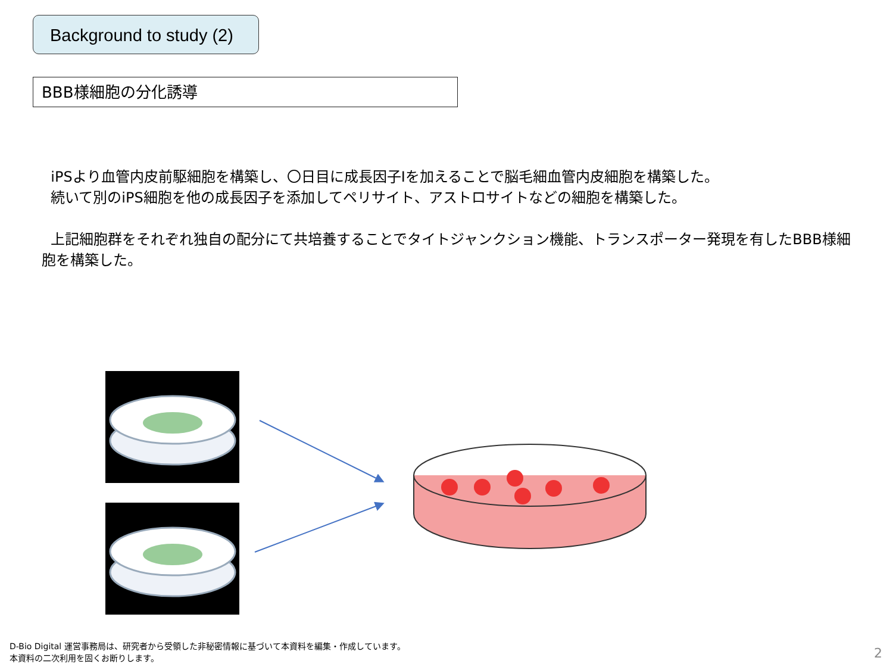Background to study (2)
BBB様細胞の分化誘導
iPSより血管内皮前駆細胞を構築し、〇日目に成長因子Iを加えることで脳毛細血管内皮細胞を構築した。
続いて別のiPS細胞を他の成長因子を添加してペリサイト、アストロサイトなどの細胞を構築した。
上記細胞群をそれぞれ独自の配分にて共培養することでタイトジャンクション機能、トランスポーター発現を有したBBB様細胞を構築した。
D-Bio Digital 運営事務局は、研究者から受領した非秘密情報に基づいて本資料を編集・作成しています。
本資料の二次利用を固くお断りします。
2